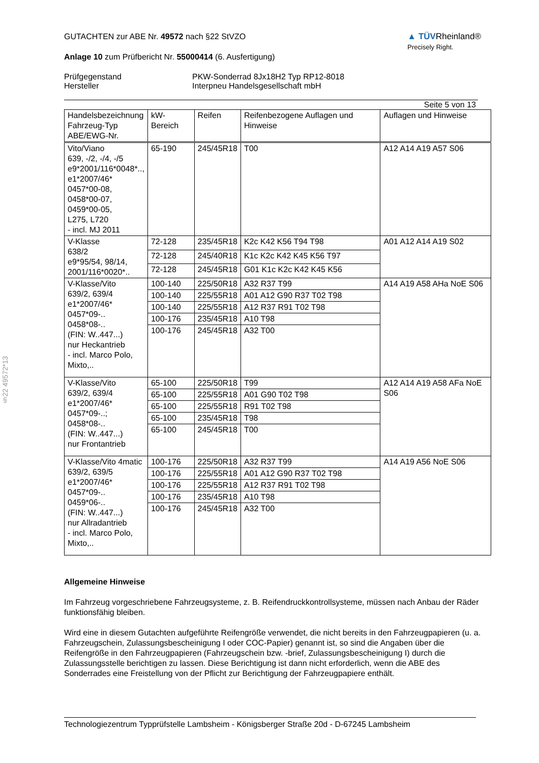§22 49572*13
▲ TÜVRheinland®
Precisely Right.
GUTACHTEN zur ABE Nr. 49572 nach §22 StVZO
Anlage 10 zum Prüfbericht Nr. 55000414 (6. Ausfertigung)
Prüfgegenstand
Hersteller
PKW-Sonderrad 8Jx18H2 Typ RP12-8018
Interpneu Handelsgesellschaft mbH
Seite 5 von 13
| Handelsbezeichnung Fahrzeug-Typ ABE/EWG-Nr. | kW-Bereich | Reifen | Reifenbezogene Auflagen und Hinweise | Auflagen und Hinweise |
| --- | --- | --- | --- | --- |
| Vito/Viano 639, -/2, -/4, -/5 e9*2001/116*0048*.., e1*2007/46* 0457*00-08, 0458*00-07, 0459*00-05, L275, L720 - incl. MJ 2011 | 65-190 | 245/45R18 | T00 | A12 A14 A19 A57 S06 |
| V-Klasse 638/2 e9*95/54, 98/14, 2001/116*0020*.. | 72-128 | 235/45R18 | K2c K42 K56 T94 T98 | A01 A12 A14 A19 S02 |
| | 72-128 | 245/40R18 | K1c K2c K42 K45 K56 T97 | |
| | 72-128 | 245/45R18 | G01 K1c K2c K42 K45 K56 | |
| V-Klasse/Vito 639/2, 639/4 e1*2007/46* 0457*09-.. 0458*08-.. (FIN: W..447...) nur Heckantrieb - incl. Marco Polo, Mixto,.. | 100-140 | 225/50R18 | A32 R37 T99 | A14 A19 A58 AHa NoE S06 |
| | 100-140 | 225/55R18 | A01 A12 G90 R37 T02 T98 | |
| | 100-140 | 225/55R18 | A12 R37 R91 T02 T98 | |
| | 100-176 | 235/45R18 | A10 T98 | |
| | 100-176 | 245/45R18 | A32 T00 | |
| V-Klasse/Vito 639/2, 639/4 e1*2007/46* 0457*09-..; 0458*08-.. (FIN: W..447...) nur Frontantrieb | 65-100 | 225/50R18 | T99 | A12 A14 A19 A58 AFa NoE S06 |
| | 65-100 | 225/55R18 | A01 G90 T02 T98 | |
| | 65-100 | 225/55R18 | R91 T02 T98 | |
| | 65-100 | 235/45R18 | T98 | |
| | 65-100 | 245/45R18 | T00 | |
| V-Klasse/Vito 4matic 639/2, 639/5 e1*2007/46* 0457*09-.. 0459*06-.. (FIN: W..447...) nur Allradantrieb - incl. Marco Polo, Mixto,.. | 100-176 | 225/50R18 | A32 R37 T99 | A14 A19 A56 NoE S06 |
| | 100-176 | 225/55R18 | A01 A12 G90 R37 T02 T98 | |
| | 100-176 | 225/55R18 | A12 R37 R91 T02 T98 | |
| | 100-176 | 235/45R18 | A10 T98 | |
| | 100-176 | 245/45R18 | A32 T00 | |
Allgemeine Hinweise
Im Fahrzeug vorgeschriebene Fahrzeugsysteme, z. B. Reifendruckkontrollsysteme, müssen nach Anbau der Räder funktionsfähig bleiben.
Wird eine in diesem Gutachten aufgeführte Reifengröße verwendet, die nicht bereits in den Fahrzeugpapieren (u. a. Fahrzeugschein, Zulassungsbescheinigung I oder COC-Papier) genannt ist, so sind die Angaben über die Reifengröße in den Fahrzeugpapieren (Fahrzeugschein bzw. -brief, Zulassungsbescheinigung I) durch die Zulassungsstelle berichtigen zu lassen. Diese Berichtigung ist dann nicht erforderlich, wenn die ABE des Sonderrades eine Freistellung von der Pflicht zur Berichtigung der Fahrzeugpapiere enthält.
Technologiezentrum Typprüfstelle Lambsheim - Königsberger Straße 20d - D-67245 Lambsheim